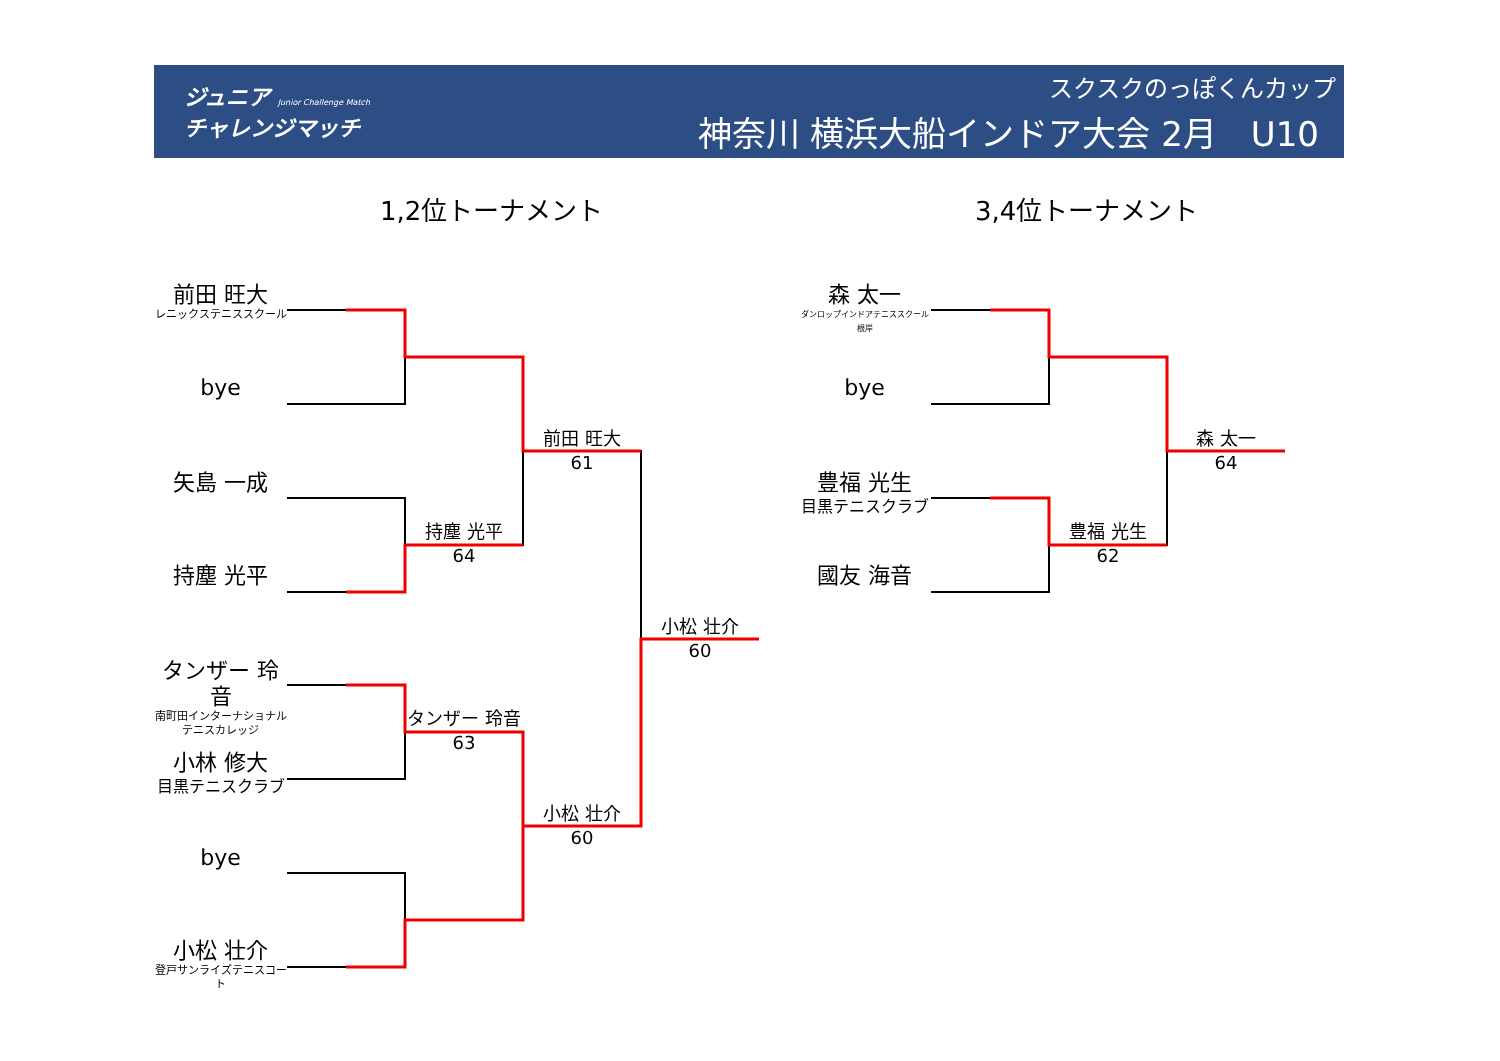ジュニア Junior Challenge Match
チャレンジマッチ
スクスクのっぽくんカップ
神奈川 横浜大船インドア大会 2月　U10
1,2位トーナメント 3,4位トーナメント
前田 旺大
レニックステニススクール
bye
矢島 一成
持塵 光平
タンザー 玲音
南町田インターナショナルテニスカレッジ
小林 修大
目黒テニスクラブ
bye
小松 壮介
登戸サンライズテニスコート
森 太一
ダンロップインドアテニススクール根岸
bye
豊福 光生
目黒テニスクラブ
國友 海音
持塵 光平
64
前田 旺大
61
タンザー 玲音
63
小松 壮介
60
小松 壮介
60
豊福 光生
62
森 太一
64